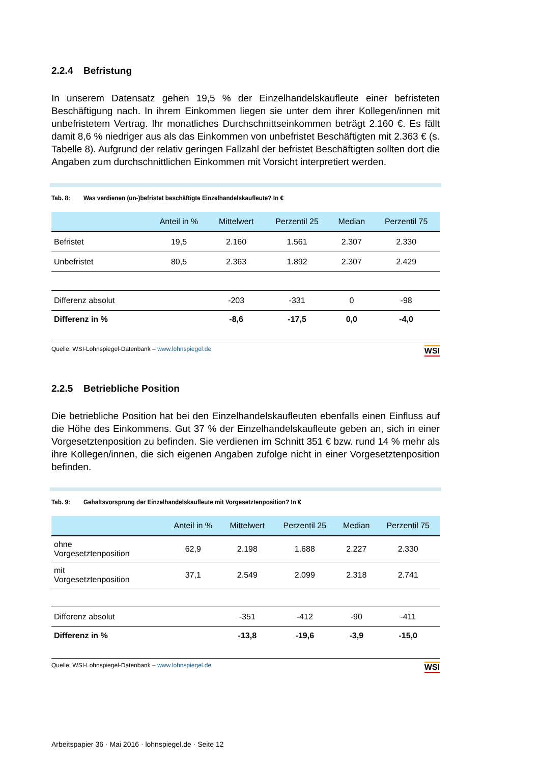2.2.4 Befristung
In unserem Datensatz gehen 19,5 % der Einzelhandelskaufleute einer befristeten Beschäftigung nach. In ihrem Einkommen liegen sie unter dem ihrer Kollegen/innen mit unbefristetem Vertrag. Ihr monatliches Durchschnittseinkommen beträgt 2.160 €. Es fällt damit 8,6 % niedriger aus als das Einkommen von unbefristet Beschäftigten mit 2.363 € (s. Tabelle 8). Aufgrund der relativ geringen Fallzahl der befristet Beschäftigten sollten dort die Angaben zum durchschnittlichen Einkommen mit Vorsicht interpretiert werden.
Tab. 8: Was verdienen (un-)befristet beschäftigte Einzelhandelskaufleute? In €
| | Anteil in % | Mittelwert | Perzentil 25 | Median | Perzentil 75 |
| --- | --- | --- | --- | --- | --- |
| Befristet | 19,5 | 2.160 | 1.561 | 2.307 | 2.330 |
| Unbefristet | 80,5 | 2.363 | 1.892 | 2.307 | 2.429 |
| Differenz absolut | | -203 | -331 | 0 | -98 |
| Differenz in % | | -8,6 | -17,5 | 0,0 | -4,0 |
Quelle: WSI-Lohnspiegel-Datenbank – www.lohnspiegel.de
WSI
2.2.5 Betriebliche Position
Die betriebliche Position hat bei den Einzelhandelskaufleuten ebenfalls einen Einfluss auf die Höhe des Einkommens. Gut 37 % der Einzelhandelskaufleute geben an, sich in einer Vorgesetztenposition zu befinden. Sie verdienen im Schnitt 351 € bzw. rund 14 % mehr als ihre Kollegen/innen, die sich eigenen Angaben zufolge nicht in einer Vorgesetztenposition befinden.
Tab. 9: Gehaltsvorsprung der Einzelhandelskaufleute mit Vorgesetztenposition? In €
| | Anteil in % | Mittelwert | Perzentil 25 | Median | Perzentil 75 |
| --- | --- | --- | --- | --- | --- |
| ohne Vorgesetztenposition | 62,9 | 2.198 | 1.688 | 2.227 | 2.330 |
| mit Vorgesetztenposition | 37,1 | 2.549 | 2.099 | 2.318 | 2.741 |
| Differenz absolut | | -351 | -412 | -90 | -411 |
| Differenz in % | | -13,8 | -19,6 | -3,9 | -15,0 |
Quelle: WSI-Lohnspiegel-Datenbank – www.lohnspiegel.de
WSI
Arbeitspapier 36 · Mai 2016 · lohnspiegel.de · Seite 12